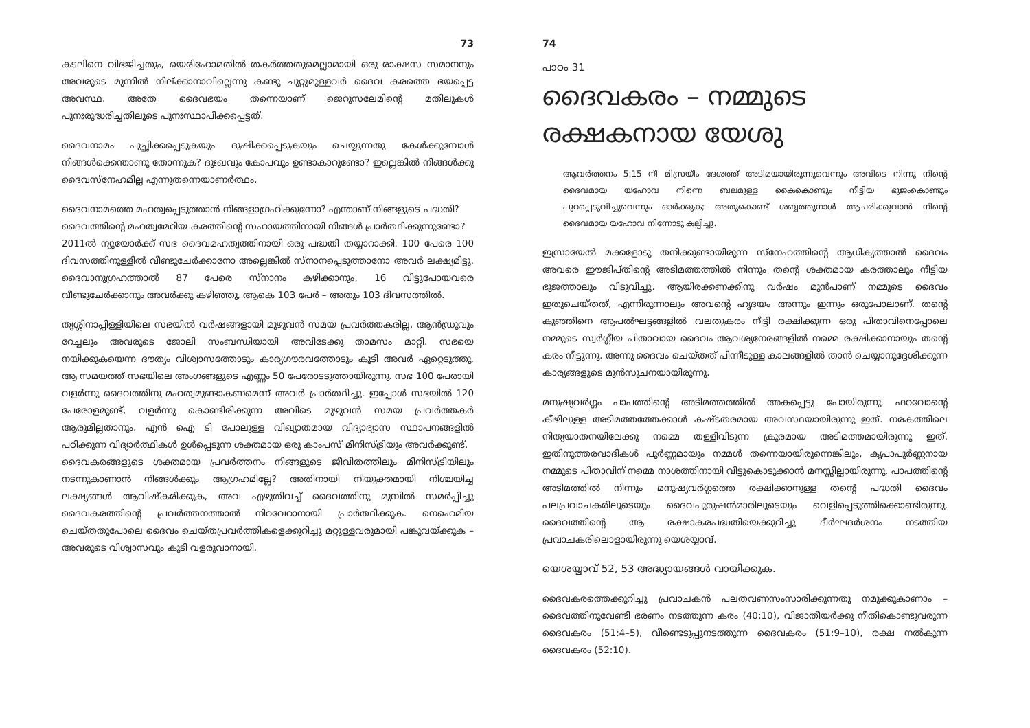73
കടലിനെ വിഭജിച്ചതും, യെരിഹോമതിൽ തകർത്തതുമെല്ലാമായി ഒരു രാക്ഷസ സമാനനും അവരുടെ മുന്നിൽ നില്ക്കാനാവില്ലെന്നു കണ്ടു ചുറ്റുമുള്ളവർ ദൈവ കരത്തെ ഭയപ്പെട്ട അവസ്ഥ. അതേ ദൈവഭയം തന്നെയാണ് ജെറുസലേമിന്റെ മതിലുകൾ പുനഃരുദ്ധരിച്ചതിലൂടെ പുനഃസ്ഥാപിക്കപ്പെട്ടത്.
ദൈവനാമം പുച്ഛിക്കപ്പെടുകയും ദുഷിക്കപ്പെടുകയും ചെയ്യുന്നതു കേൾക്കുമ്പോൾ നിങ്ങൾക്കെന്താണു തോന്നുക? ദുഃഖവും കോപവും ഉണ്ടാകാറുണ്ടോ? ഇല്ലെങ്കിൽ നിങ്ങൾക്കു ദൈവസ്നേഹമില്ല എന്നുതന്നെയാണർത്ഥം.
ദൈവനാമത്തെ മഹത്വപ്പെടുത്താൻ നിങ്ങളാഗ്രഹിക്കുന്നോ? എന്താണ് നിങ്ങളുടെ പദ്ധതി?
ദൈവത്തിന്റെ മഹത്വമേറിയ കരത്തിന്റെ സഹായത്തിനായി നിങ്ങൾ പ്രാർത്ഥിക്കുന്നുണ്ടോ?
2011ൽ ന്യൂയോർക്ക് സഭ ദൈവമഹത്വത്തിനായി ഒരു പദ്ധതി തയ്യാറാക്കി. 100 പേരെ 100 ദിവസത്തിനുള്ളിൽ വീണ്ടുചേർക്കാനോ അല്ലെങ്കിൽ സ്നാനപ്പെടുത്താനോ അവർ ലക്ഷ്യമിട്ടു. ദൈവാനുഗ്രഹത്താൽ 87 പേരെ സ്നാനം കഴിക്കാനും, 16 വിട്ടുപോയവരെ വീണ്ടുചേർക്കാനും അവർക്കു കഴിഞ്ഞു, ആകെ 103 പേർ – അതും 103 ദിവസത്തിൽ.
തൃശ്ശിനാപ്പിള്ളിയിലെ സഭയിൽ വർഷങ്ങളായി മുഴുവൻ സമയ പ്രവർത്തകരില്ല. ആൻഡ്രൂവും റേച്ചലും അവരുടെ ജോലി സംബന്ധിയായി അവിടേക്കു താമസം മാറ്റി. സഭയെ നയിക്കുകയെന്ന ദൗത്യം വിശ്വാസത്തോടും കാര്യഗൗരവത്തോടും കൂടി അവർ ഏറ്റെടുത്തു. ആ സമയത്ത് സഭയിലെ അംഗങ്ങളുടെ എണ്ണം 50 പേരോടടുത്തായിരുന്നു. സഭ 100 പേരായി വളർന്നു ദൈവത്തിനു മഹത്വമുണ്ടാകണമെന്ന് അവർ പ്രാർത്ഥിച്ചു. ഇപ്പോൾ സഭയിൽ 120 പേരോളമുണ്ട്, വളർന്നു കൊണ്ടിരിക്കുന്ന അവിടെ മുഴുവൻ സമയ പ്രവർത്തകർ ആരുമില്ലതാനും. എൻ ഐ ടി പോലുള്ള വിഖ്യാതമായ വിദ്യാഭ്യാസ സ്ഥാപനങ്ങളിൽ പഠിക്കുന്ന വിദ്യാർത്ഥികൾ ഉൾപ്പെടുന്ന ശക്തമായ ഒരു കാംപസ് മിനിസ്ട്രിയും അവർക്കുണ്ട്.
ദൈവകരങ്ങളുടെ ശക്തമായ പ്രവർത്തനം നിങ്ങളുടെ ജീവിതത്തിലും മിനിസ്ട്രിയിലും നടന്നുകാണാൻ നിങ്ങൾക്കും ആഗ്രഹമില്ലേ? അതിനായി നിയുക്തമായി നിശ്ചയിച്ച ലക്ഷ്യങ്ങൾ ആവിഷ്കരിക്കുക, അവ എഴുതിവച്ച് ദൈവത്തിനു മുമ്പിൽ സമർപ്പിച്ചു ദൈവകരത്തിന്റെ പ്രവർത്തനത്താൽ നിറവേറാനായി പ്രാർത്ഥിക്കുക. നെഹെമിയ ചെയ്തതുപോലെ ദൈവം ചെയ്തപ്രവർത്തികളെക്കുറിച്ചു മറ്റുള്ളവരുമായി പങ്കുവയ്ക്കുക – അവരുടെ വിശ്വാസവും കൂടി വളരുവാനായി.
74
പാഠം 31
ദൈവകരം – നമ്മുടെ രക്ഷകനായ യേശു
ആവർത്തനം 5:15 നീ മിസ്രയീം ദേശത്ത് അടിമയായിരുന്നുവെന്നും അവിടെ നിന്നു നിന്റെ ദൈവമായ യഹോവ നിന്നെ ബലമുള്ള കൈകൊണ്ടും നീട്ടിയ ഭുജംകൊണ്ടും പുറപ്പെടുവിച്ചുവെന്നും ഓർക്കുക; അതുകൊണ്ട് ശബ്ബത്തുനാൾ ആചരിക്കുവാൻ നിന്റെ ദൈവമായ യഹോവ നിന്നോടു കല്പിച്ചു.
ഇസ്രായേൽ മക്കളോടു തനിക്കുണ്ടായിരുന്ന സ്നേഹത്തിന്റെ ആധിക്യത്താൽ ദൈവം അവരെ ഈജിപ്തിന്റെ അടിമത്തത്തിൽ നിന്നും തന്റെ ശക്തമായ കരത്താലും നീട്ടിയ ഭുജത്താലും വിടുവിച്ചു. ആയിരക്കണക്കിനു വർഷം മുൻപാണ് നമ്മുടെ ദൈവം ഇതുചെയ്തത്, എന്നിരുന്നാലും അവന്റെ ഹൃദയം അന്നും ഇന്നും ഒരുപോലാണ്. തന്റെ കുഞ്ഞിനെ ആപൽഘട്ടങ്ങളിൽ വലതുകരം നീട്ടി രക്ഷിക്കുന്ന ഒരു പിതാവിനെപ്പോലെ നമ്മുടെ സ്വർഗ്ഗീയ പിതാവായ ദൈവം ആവശ്യനേരങ്ങളിൽ നമ്മെ രക്ഷിക്കാനായും തന്റെ കരം നീട്ടുന്നു. അന്നു ദൈവം ചെയ്തത് പിന്നീടുള്ള കാലങ്ങളിൽ താൻ ചെയ്യാനുദ്ദേശിക്കുന്ന കാര്യങ്ങളുടെ മുൻസൂചനയായിരുന്നു.
മനുഷ്യവർഗ്ഗം പാപത്തിന്റെ അടിമത്തത്തിൽ അകപ്പെട്ടു പോയിരുന്നു. ഫറവോന്റെ കീഴിലുള്ള അടിമത്തത്തേക്കാൾ കഷ്ടതരമായ അവസ്ഥയായിരുന്നു ഇത്. നരകത്തിലെ നിത്യയാതനയിലേക്കു നമ്മെ തള്ളിവിടുന്ന ക്രൂരമായ അടിമത്തമായിരുന്നു ഇത്. ഇതിനുത്തരവാദികൾ പൂർണ്ണമായും നമ്മൾ തന്നെയായിരുന്നെങ്കിലും, കൃപാപൂർണ്ണനായ നമ്മുടെ പിതാവിന് നമ്മെ നാശത്തിനായി വിട്ടുകൊടുക്കാൻ മനസ്സില്ലായിരുന്നു. പാപത്തിന്റെ അടിമത്തിൽ നിന്നും മനുഷ്യവർഗ്ഗത്തെ രക്ഷിക്കാനുള്ള തന്റെ പദ്ധതി ദൈവം പലപ്രവാചകരിലൂടെയും ദൈവപുരുഷൻമാരിലൂടെയും വെളിപ്പെടുത്തിക്കൊണ്ടിരുന്നു. ദൈവത്തിന്റെ ആ രക്ഷാകരപദ്ധതിയെക്കുറിച്ചു ദീർഘദർശനം നടത്തിയ പ്രവാചകരിലൊളായിരുന്നു യെശയ്യാവ്.
യെശയ്യാവ് 52, 53 അദ്ധ്യായങ്ങൾ വായിക്കുക.
ദൈവകരത്തെക്കുറിച്ചു പ്രവാചകൻ പലതവണസംസാരിക്കുന്നതു നമുക്കുകാണാം – ദൈവത്തിനുവേണ്ടി ഭരണം നടത്തുന്ന കരം (40:10), വിജാതീയർക്കു നീതികൊണ്ടുവരുന്ന ദൈവകരം (51:4–5), വീണ്ടെടുപ്പുനടത്തുന്ന ദൈവകരം (51:9–10), രക്ഷ നൽകുന്ന ദൈവകരം (52:10).